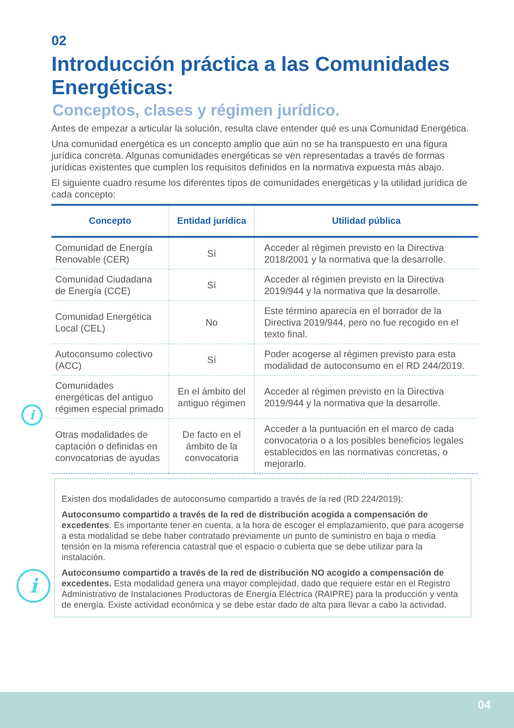i
i
02
Introducción práctica a las Comunidades Energéticas:
Conceptos, clases y régimen jurídico.
Antes de empezar a articular la solución, resulta clave entender qué es una Comunidad Energética.
Una comunidad energética es un concepto amplio que aún no se ha transpuesto en una figura jurídica concreta. Algunas comunidades energéticas se ven representadas a través de formas jurídicas existentes que cumplen los requisitos definidos en la normativa expuesta más abajo.
El siguiente cuadro resume los diferentes tipos de comunidades energéticas y la utilidad jurídica de cada concepto:
| Concepto | Entidad jurídica | Utilidad pública |
| --- | --- | --- |
| Comunidad de Energía Renovable (CER) | Sí | Acceder al régimen previsto en la Directiva 2018/2001 y la normativa que la desarrolle. |
| Comunidad Ciudadana de Energía (CCE) | Sí | Acceder al régimen previsto en la Directiva 2019/944 y la normativa que la desarrolle. |
| Comunidad Energética Local (CEL) | No | Este término aparecía en el borrador de la Directiva 2019/944, pero no fue recogido en el texto final. |
| Autoconsumo colectivo (ACC) | Sí | Poder acogerse al régimen previsto para esta modalidad de autoconsumo en el RD 244/2019. |
| Comunidades energéticas del antiguo régimen especial primado | En el ámbito del antiguo régimen | Acceder al régimen previsto en la Directiva 2019/944 y la normativa que la desarrolle. |
| Otras modalidades de captación o definidas en convocatorias de ayudas | De facto en el ámbito de la convocatoria | Acceder a la puntuación en el marco de cada convocatoria o a los posibles beneficios legales establecidos en las normativas concretas, o mejorarlo. |
Existen dos modalidades de autoconsumo compartido a través de la red (RD 224/2019):
Autoconsumo compartido a través de la red de distribución acogida a compensación de excedentes. Es importante tener en cuenta, a la hora de escoger el emplazamiento, que para acogerse a esta modalidad se debe haber contratado previamente un punto de suministro en baja o media tensión en la misma referencia catastral que el espacio o cubierta que se debe utilizar para la instalación.
Autoconsumo compartido a través de la red de distribución NO acogido a compensación de excedentes. Esta modalidad genera una mayor complejidad, dado que requiere estar en el Registro Administrativo de Instalaciones Productoras de Energía Eléctrica (RAIPRE) para la producción y venta de energía. Existe actividad económica y se debe estar dado de alta para llevar a cabo la actividad.
04